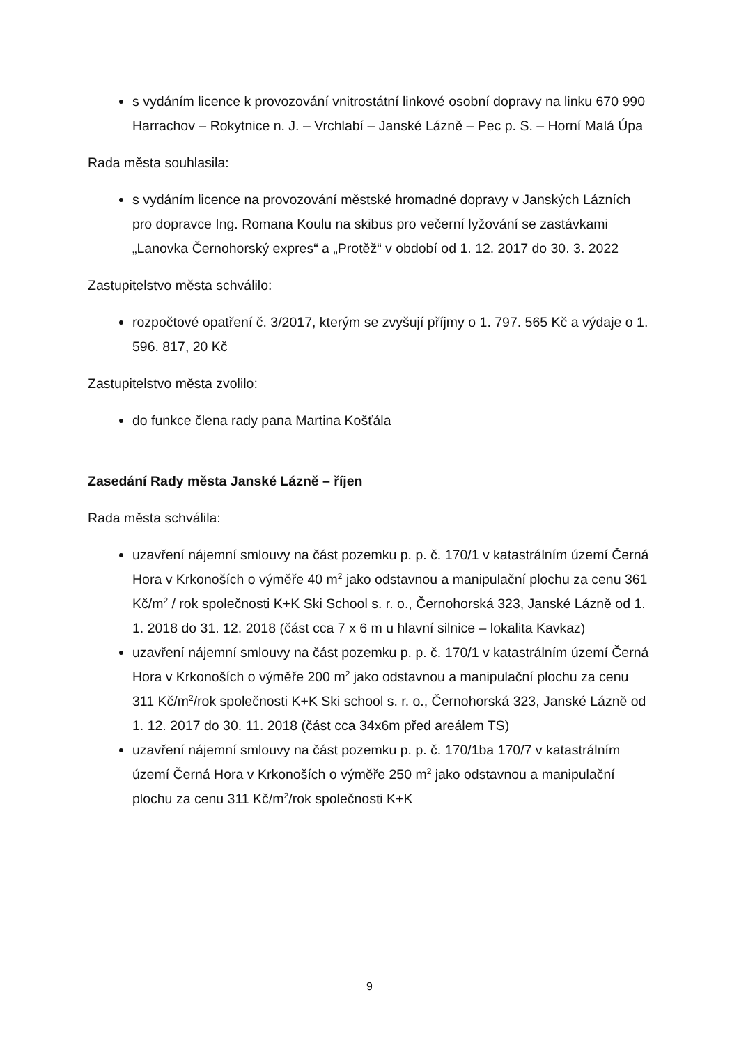s vydáním licence k provozování vnitrostátní linkové osobní dopravy na linku 670 990 Harrachov – Rokytnice n. J. – Vrchlabí – Janské Lázně – Pec p. S. – Horní Malá Úpa
Rada města souhlasila:
s vydáním licence na provozování městské hromadné dopravy v Janských Lázních pro dopravce Ing. Romana Koulu na skibus pro večerní lyžování se zastávkami „Lanovka Černohorský expres“ a „Protěž“ v období od 1. 12. 2017 do 30. 3. 2022
Zastupitelstvo města schválilo:
rozpočtové opatření č. 3/2017, kterým se zvyšují příjmy o 1. 797. 565 Kč a výdaje o 1. 596. 817, 20 Kč
Zastupitelstvo města zvolilo:
do funkce člena rady pana Martina Košťála
Zasedání Rady města Janské Lázně – říjen
Rada města schválila:
uzavření nájemní smlouvy na část pozemku p. p. č. 170/1 v katastrálním území Černá Hora v Krkonoších o výměře 40 m<sup>2</sup> jako odstavnou a manipulační plochu za cenu 361 Kč/m<sup>2</sup> / rok společnosti K+K Ski School s. r. o., Černohorská 323, Janské Lázně od 1. 1. 2018 do 31. 12. 2018 (část cca 7 x 6 m u hlavní silnice – lokalita Kavkaz)
uzavření nájemní smlouvy na část pozemku p. p. č. 170/1 v katastrálním území Černá Hora v Krkonoších o výměře 200 m<sup>2</sup> jako odstavnou a manipulační plochu za cenu 311 Kč/m<sup>2</sup>/rok společnosti K+K Ski school s. r. o., Černohorská 323, Janské Lázně od 1. 12. 2017 do 30. 11. 2018 (část cca 34x6m před areálem TS)
uzavření nájemní smlouvy na část pozemku p. p. č. 170/1ba 170/7 v katastrálním území Černá Hora v Krkonoších o výměře 250 m<sup>2</sup> jako odstavnou a manipulační plochu za cenu 311 Kč/m<sup>2</sup>/rok společnosti K+K
9